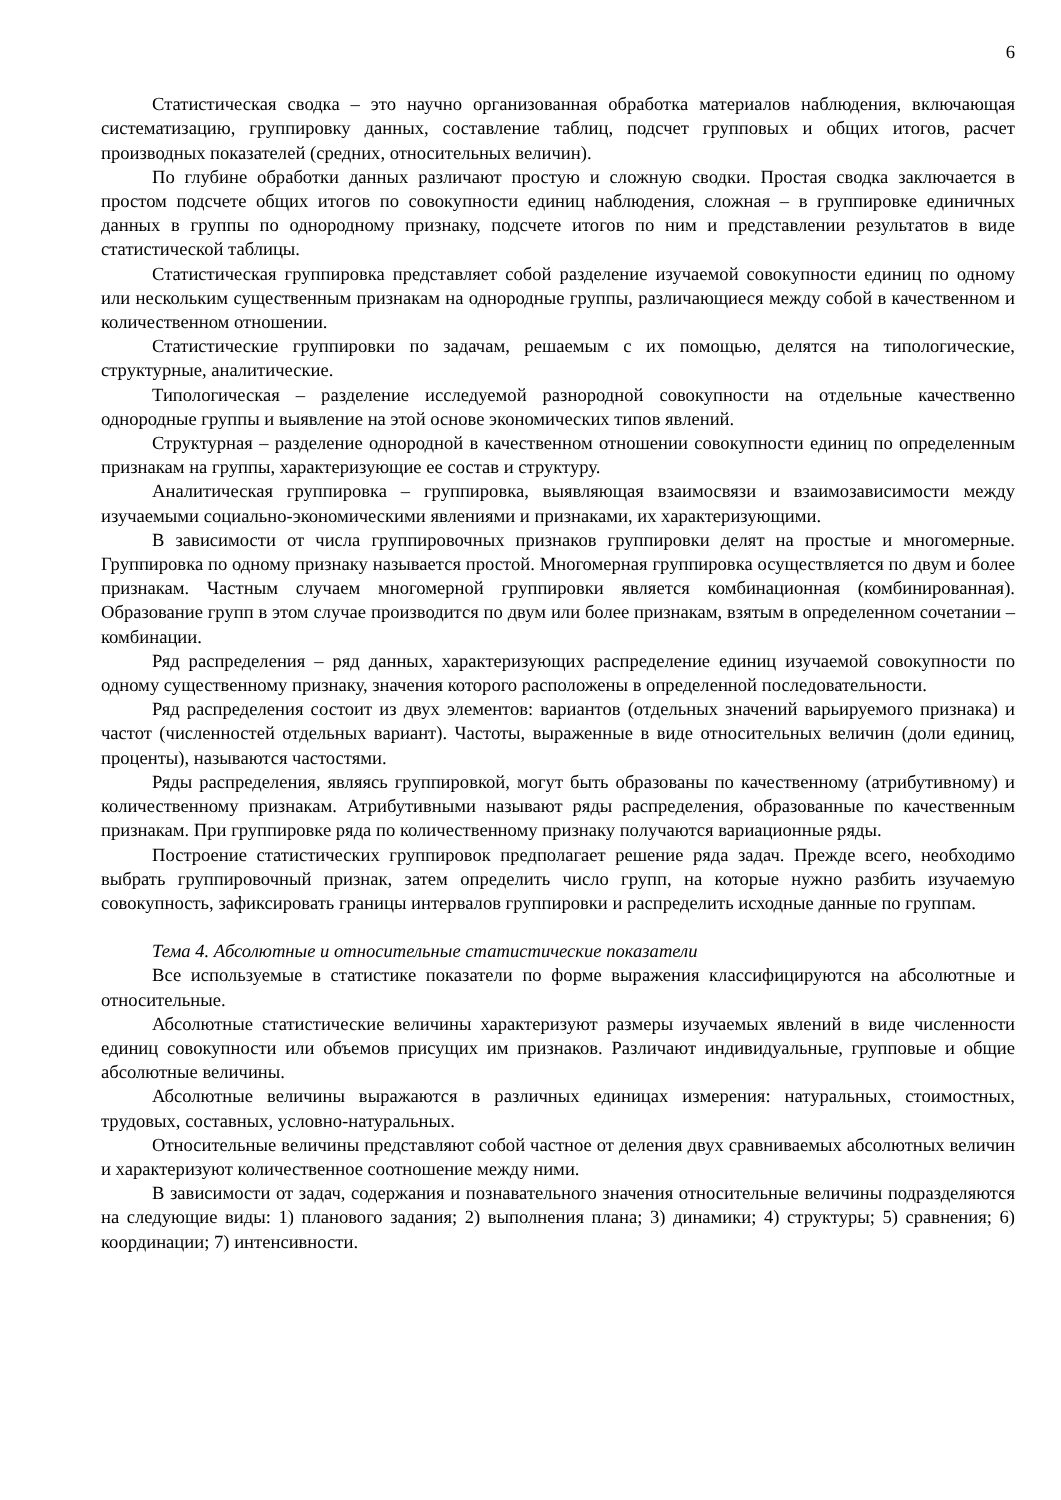6
Статистическая сводка – это научно организованная обработка материалов наблюдения, включающая систематизацию, группировку данных, составление таблиц, подсчет групповых и общих итогов, расчет производных показателей (средних, относительных величин).
По глубине обработки данных различают простую и сложную сводки. Простая сводка заключается в простом подсчете общих итогов по совокупности единиц наблюдения, сложная – в группировке единичных данных в группы по однородному признаку, подсчете итогов по ним и представлении результатов в виде статистической таблицы.
Статистическая группировка представляет собой разделение изучаемой совокупности единиц по одному или нескольким существенным признакам на однородные группы, различающиеся между собой в качественном и количественном отношении.
Статистические группировки по задачам, решаемым с их помощью, делятся на типологические, структурные, аналитические.
Типологическая – разделение исследуемой разнородной совокупности на отдельные качественно однородные группы и выявление на этой основе экономических типов явлений.
Структурная – разделение однородной в качественном отношении совокупности единиц по определенным признакам на группы, характеризующие ее состав и структуру.
Аналитическая группировка – группировка, выявляющая взаимосвязи и взаимозависимости между изучаемыми социально-экономическими явлениями и признаками, их характеризующими.
В зависимости от числа группировочных признаков группировки делят на простые и многомерные. Группировка по одному признаку называется простой. Многомерная группировка осуществляется по двум и более признакам. Частным случаем многомерной группировки является комбинационная (комбинированная). Образование групп в этом случае производится по двум или более признакам, взятым в определенном сочетании – комбинации.
Ряд распределения – ряд данных, характеризующих распределение единиц изучаемой совокупности по одному существенному признаку, значения которого расположены в определенной последовательности.
Ряд распределения состоит из двух элементов: вариантов (отдельных значений варьируемого признака) и частот (численностей отдельных вариант). Частоты, выраженные в виде относительных величин (доли единиц, проценты), называются частостями.
Ряды распределения, являясь группировкой, могут быть образованы по качественному (атрибутивному) и количественному признакам. Атрибутивными называют ряды распределения, образованные по качественным признакам. При группировке ряда по количественному признаку получаются вариационные ряды.
Построение статистических группировок предполагает решение ряда задач. Прежде всего, необходимо выбрать группировочный признак, затем определить число групп, на которые нужно разбить изучаемую совокупность, зафиксировать границы интервалов группировки и распределить исходные данные по группам.
Тема 4. Абсолютные и относительные статистические показатели
Все используемые в статистике показатели по форме выражения классифицируются на абсолютные и относительные.
Абсолютные статистические величины характеризуют размеры изучаемых явлений в виде численности единиц совокупности или объемов присущих им признаков. Различают индивидуальные, групповые и общие абсолютные величины.
Абсолютные величины выражаются в различных единицах измерения: натуральных, стоимостных, трудовых, составных, условно-натуральных.
Относительные величины представляют собой частное от деления двух сравниваемых абсолютных величин и характеризуют количественное соотношение между ними.
В зависимости от задач, содержания и познавательного значения относительные величины подразделяются на следующие виды: 1) планового задания; 2) выполнения плана; 3) динамики; 4) структуры; 5) сравнения; 6) координации; 7) интенсивности.